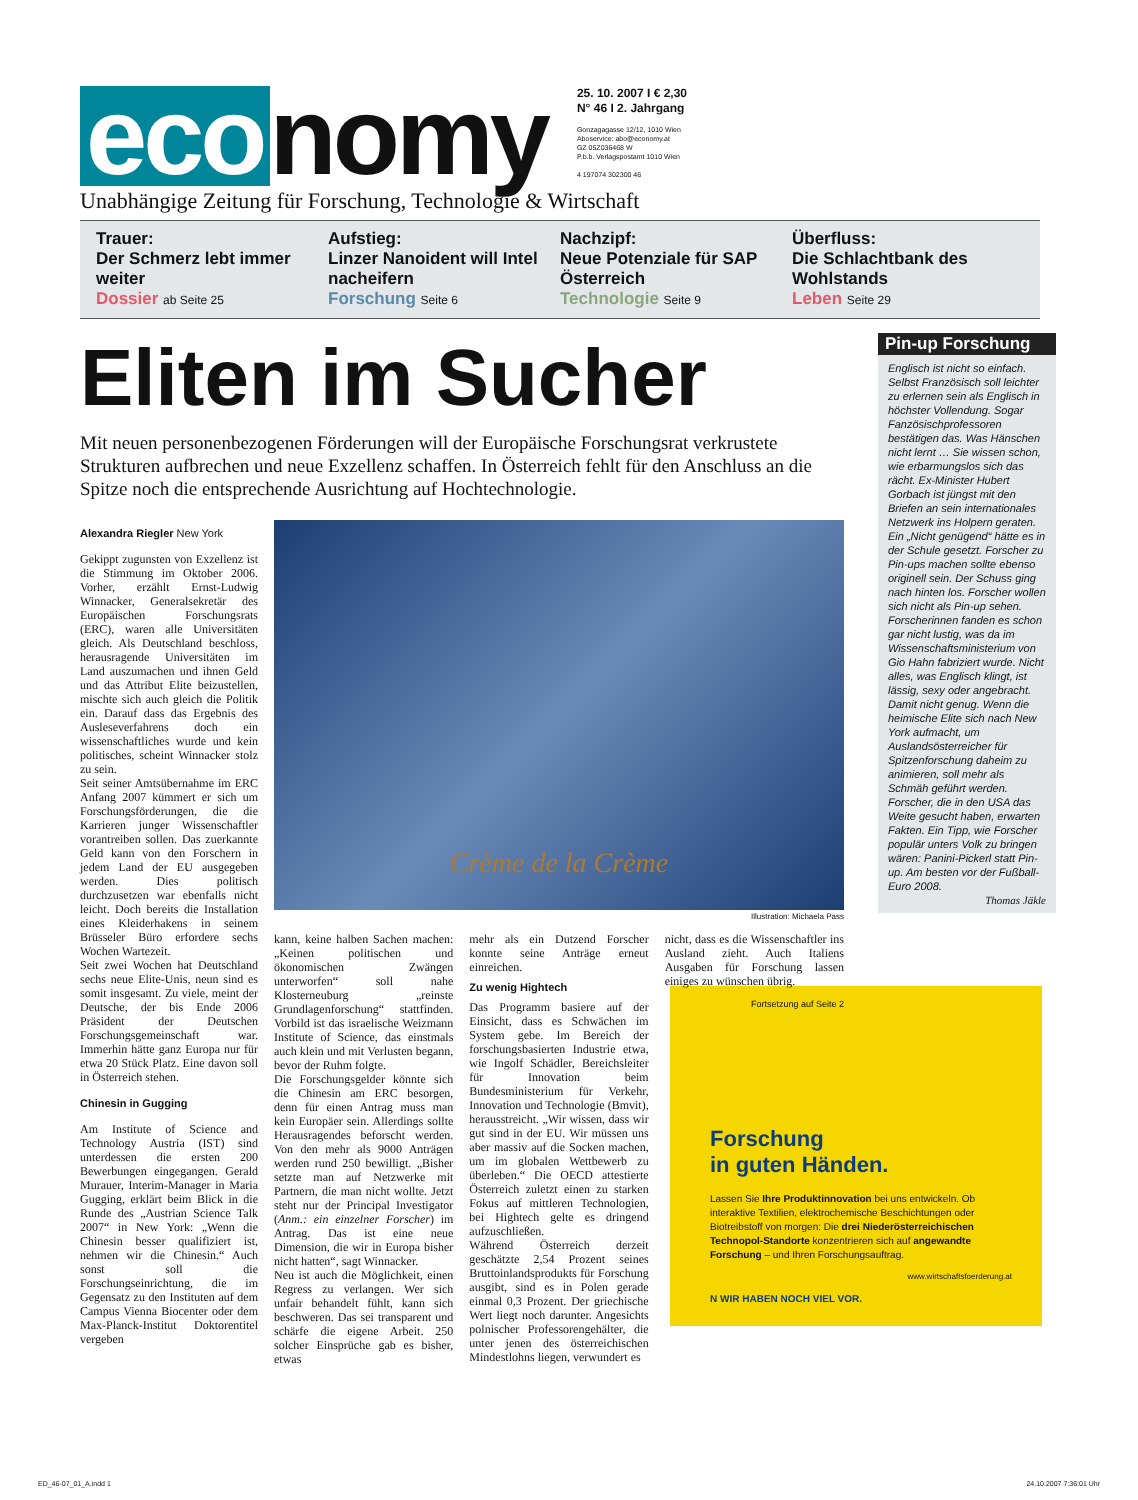eco nomy
25. 10. 2007 I € 2,30
N° 46 I 2. Jahrgang
Gonzagagasse 12/12, 1010 Wien
Aboservice: abo@economy.at
GZ 05Z036468 W
P.b.b. Verlagspostamt 1010 Wien
4 197074 302300 46
Unabhängige Zeitung für Forschung, Technologie & Wirtschaft
Trauer:
Der Schmerz lebt immer weiter
Dossier ab Seite 25
Aufstieg:
Linzer Nanoident will Intel nacheifern
Forschung Seite 6
Nachzipf:
Neue Potenziale für SAP Österreich
Technologie Seite 9
Überfluss:
Die Schlachtbank des Wohlstands
Leben Seite 29
Eliten im Sucher
Mit neuen personenbezogenen Förderungen will der Europäische Forschungsrat verkrustete Strukturen aufbrechen und neue Exzellenz schaffen. In Österreich fehlt für den Anschluss an die Spitze noch die entsprechende Ausrichtung auf Hochtechnologie.
Alexandra Riegler New York
Gekippt zugunsten von Exzellenz ist die Stimmung im Oktober 2006. Vorher, erzählt Ernst-Ludwig Winnacker, Generalsekretär des Europäischen Forschungsrats (ERC), waren alle Universitäten gleich. Als Deutschland beschloss, herausragende Universitäten im Land auszumachen und ihnen Geld und das Attribut Elite beizustellen, mischte sich auch gleich die Politik ein. Darauf dass das Ergebnis des Ausleseverfahrens doch ein wissenschaftliches wurde und kein politisches, scheint Winnacker stolz zu sein.
Seit seiner Amtsübernahme im ERC Anfang 2007 kümmert er sich um Forschungsförderungen, die die Karrieren junger Wissenschaftler vorantreiben sollen. Das zuerkannte Geld kann von den Forschern in jedem Land der EU ausgegeben werden. Dies politisch durchzusetzen war ebenfalls nicht leicht. Doch bereits die Installation eines Kleiderhakens in seinem Brüsseler Büro erfordere sechs Wochen Wartezeit.
Seit zwei Wochen hat Deutschland sechs neue Elite-Unis, neun sind es somit insgesamt. Zu viele, meint der Deutsche, der bis Ende 2006 Präsident der Deutschen Forschungsgemeinschaft war. Immerhin hätte ganz Europa nur für etwa 20 Stück Platz. Eine davon soll in Österreich stehen.
Chinesin in Gugging
Am Institute of Science and Technology Austria (IST) sind unterdessen die ersten 200 Bewerbungen eingegangen. Gerald Murauer, Interim-Manager in Maria Gugging, erklärt beim Blick in die Runde des „Austrian Science Talk 2007“ in New York: „Wenn die Chinesin besser qualifiziert ist, nehmen wir die Chinesin.“ Auch sonst soll die Forschungseinrichtung, die im Gegensatz zu den Instituten auf dem Campus Vienna Biocenter oder dem Max-Planck-Institut Doktorentitel vergeben
Crème de la Crème
Illustration: Michaela Pass
kann, keine halben Sachen machen: „Keinen politischen und ökonomischen Zwängen unterworfen“ soll nahe Klosterneuburg „reinste Grundlagenforschung“ stattfinden. Vorbild ist das israelische Weizmann Institute of Science, das einstmals auch klein und mit Verlusten begann, bevor der Ruhm folgte.
Die Forschungsgelder könnte sich die Chinesin am ERC besorgen, denn für einen Antrag muss man kein Europäer sein. Allerdings sollte Herausragendes beforscht werden. Von den mehr als 9000 Anträgen werden rund 250 bewilligt. „Bisher setzte man auf Netzwerke mit Partnern, die man nicht wollte. Jetzt steht nur der Principal Investigator (Anm.: ein einzelner Forscher) im Antrag. Das ist eine neue Dimension, die wir in Europa bisher nicht hatten“, sagt Winnacker.
Neu ist auch die Möglichkeit, einen Regress zu verlangen. Wer sich unfair behandelt fühlt, kann sich beschweren. Das sei transparent und schärfe die eigene Arbeit. 250 solcher Einsprüche gab es bisher, etwas
mehr als ein Dutzend Forscher konnte seine Anträge erneut einreichen.
Zu wenig Hightech
Das Programm basiere auf der Einsicht, dass es Schwächen im System gebe. Im Bereich der forschungsbasierten Industrie etwa, wie Ingolf Schädler, Bereichsleiter für Innovation beim Bundesministerium für Verkehr, Innovation und Technologie (Bmvit), herausstreicht. „Wir wissen, dass wir gut sind in der EU. Wir müssen uns aber massiv auf die Socken machen, um im globalen Wettbewerb zu überleben.“ Die OECD attestierte Österreich zuletzt einen zu starken Fokus auf mittleren Technologien, bei Hightech gelte es dringend aufzuschließen.
Während Österreich derzeit geschätzte 2,54 Prozent seines Bruttoinlandsprodukts für Forschung ausgibt, sind es in Polen gerade einmal 0,3 Prozent. Der griechische Wert liegt noch darunter. Angesichts polnischer Professorengehälter, die unter jenen des österreichischen Mindestlohns liegen, verwundert es
nicht, dass es die Wissenschaftler ins Ausland zieht. Auch Italiens Ausgaben für Forschung lassen einiges zu wünschen übrig.
Fortsetzung auf Seite 2
Pin-up Forschung
Englisch ist nicht so einfach. Selbst Französisch soll leichter zu erlernen sein als Englisch in höchster Vollendung. Sogar Fanzösischprofessoren bestätigen das. Was Hänschen nicht lernt … Sie wissen schon, wie erbarmungslos sich das rächt. Ex-Minister Hubert Gorbach ist jüngst mit den Briefen an sein internationales Netzwerk ins Holpern geraten. Ein „Nicht genügend“ hätte es in der Schule gesetzt. Forscher zu Pin-ups machen sollte ebenso originell sein. Der Schuss ging nach hinten los. Forscher wollen sich nicht als Pin-up sehen. Forscherinnen fanden es schon gar nicht lustig, was da im Wissenschaftsministerium von Gio Hahn fabriziert wurde. Nicht alles, was Englisch klingt, ist lässig, sexy oder angebracht. Damit nicht genug. Wenn die heimische Elite sich nach New York aufmacht, um Auslandsösterreicher für Spitzenforschung daheim zu animieren, soll mehr als Schmäh geführt werden. Forscher, die in den USA das Weite gesucht haben, erwarten Fakten. Ein Tipp, wie Forscher populär unters Volk zu bringen wären: Panini-Pickerl statt Pin-up. Am besten vor der Fußball-Euro 2008.
Thomas Jäkle
Forschung
in guten Händen.
Lassen Sie Ihre Produktinnovation bei uns entwickeln. Ob interaktive Textilien, elektrochemische Beschichtungen oder Biotreibstoff von morgen: Die drei Niederösterreichischen Technopol-Standorte konzentrieren sich auf angewandte Forschung – und Ihren Forschungsauftrag.
www.wirtschaftsfoerderung.at
N WIR HABEN NOCH VIEL VOR.
ED_46-07_01_A.indd 1 24.10.2007 7:36:01 Uhr